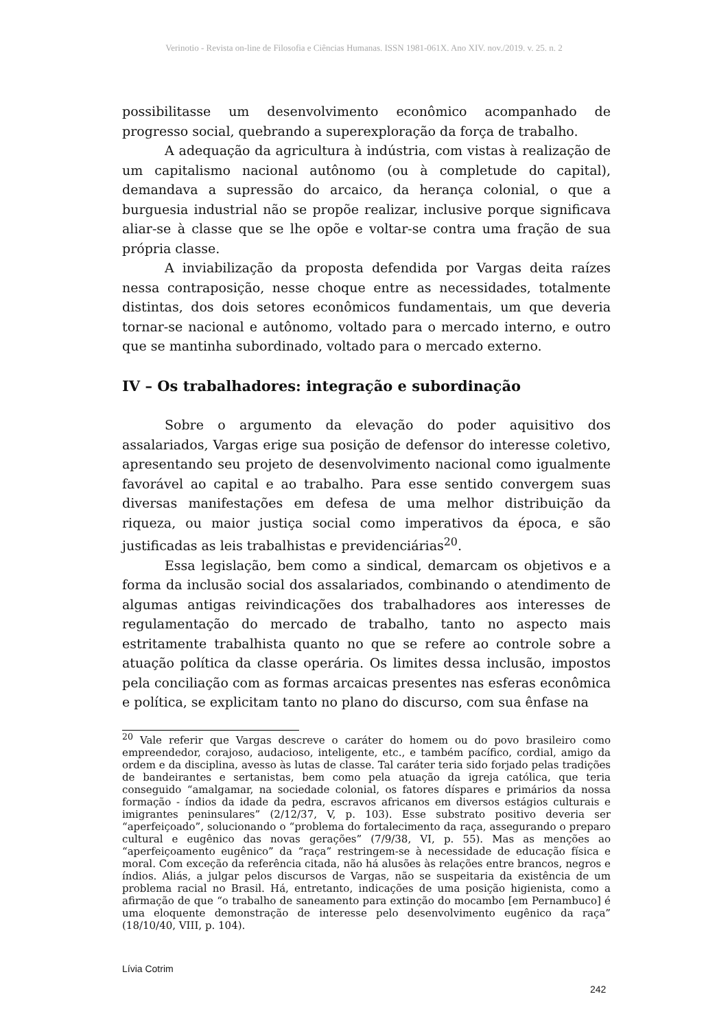Verinotio - Revista on-line de Filosofia e Ciências Humanas. ISSN 1981-061X. Ano XIV. nov./2019. v. 25. n. 2
possibilitasse um desenvolvimento econômico acompanhado de progresso social, quebrando a superexploração da força de trabalho.
A adequação da agricultura à indústria, com vistas à realização de um capitalismo nacional autônomo (ou à completude do capital), demandava a supressão do arcaico, da herança colonial, o que a burguesia industrial não se propõe realizar, inclusive porque significava aliar-se à classe que se lhe opõe e voltar-se contra uma fração de sua própria classe.
A inviabilização da proposta defendida por Vargas deita raízes nessa contraposição, nesse choque entre as necessidades, totalmente distintas, dos dois setores econômicos fundamentais, um que deveria tornar-se nacional e autônomo, voltado para o mercado interno, e outro que se mantinha subordinado, voltado para o mercado externo.
IV – Os trabalhadores: integração e subordinação
Sobre o argumento da elevação do poder aquisitivo dos assalariados, Vargas erige sua posição de defensor do interesse coletivo, apresentando seu projeto de desenvolvimento nacional como igualmente favorável ao capital e ao trabalho. Para esse sentido convergem suas diversas manifestações em defesa de uma melhor distribuição da riqueza, ou maior justiça social como imperativos da época, e são justificadas as leis trabalhistas e previdenciárias<sup>20</sup>.
Essa legislação, bem como a sindical, demarcam os objetivos e a forma da inclusão social dos assalariados, combinando o atendimento de algumas antigas reivindicações dos trabalhadores aos interesses de regulamentação do mercado de trabalho, tanto no aspecto mais estritamente trabalhista quanto no que se refere ao controle sobre a atuação política da classe operária. Os limites dessa inclusão, impostos pela conciliação com as formas arcaicas presentes nas esferas econômica e política, se explicitam tanto no plano do discurso, com sua ênfase na
<sup>20</sup> Vale referir que Vargas descreve o caráter do homem ou do povo brasileiro como empreendedor, corajoso, audacioso, inteligente, etc., e também pacífico, cordial, amigo da ordem e da disciplina, avesso às lutas de classe. Tal caráter teria sido forjado pelas tradições de bandeirantes e sertanistas, bem como pela atuação da igreja católica, que teria conseguido “amalgamar, na sociedade colonial, os fatores díspares e primários da nossa formação - índios da idade da pedra, escravos africanos em diversos estágios culturais e imigrantes peninsulares” (2/12/37, V, p. 103). Esse substrato positivo deveria ser “aperfeiçoado”, solucionando o “problema do fortalecimento da raça, assegurando o preparo cultural e eugênico das novas gerações” (7/9/38, VI, p. 55). Mas as menções ao “aperfeiçoamento eugênico” da “raça” restringem-se à necessidade de educação física e moral. Com exceção da referência citada, não há alusões às relações entre brancos, negros e índios. Aliás, a julgar pelos discursos de Vargas, não se suspeitaria da existência de um problema racial no Brasil. Há, entretanto, indicações de uma posição higienista, como a afirmação de que “o trabalho de saneamento para extinção do mocambo [em Pernambuco] é uma eloquente demonstração de interesse pelo desenvolvimento eugênico da raça” (18/10/40, VIII, p. 104).
Lívia Cotrim
242